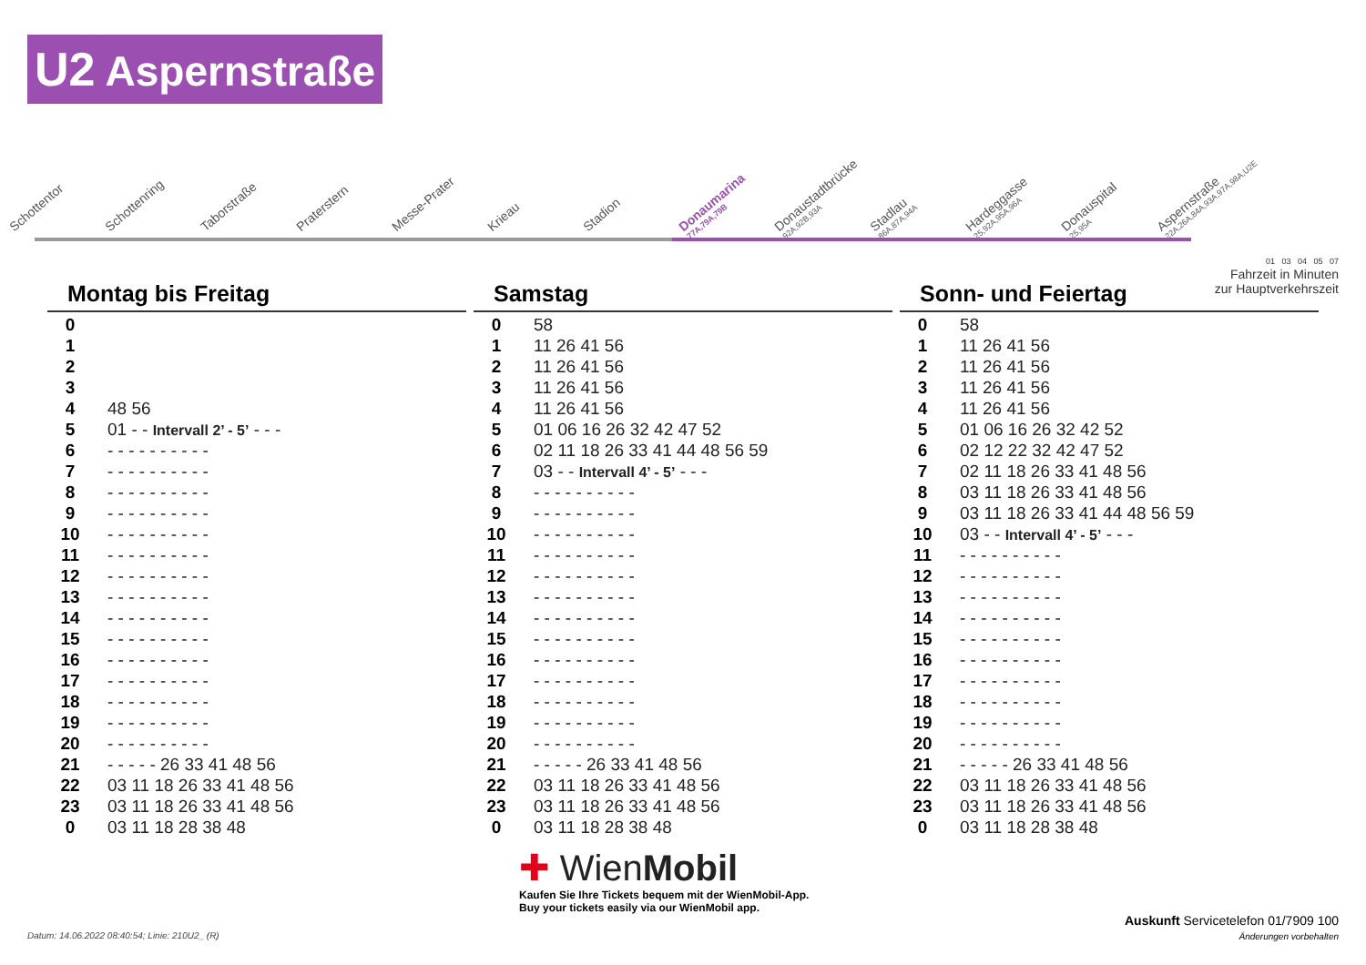U2 Aspernstraße
Schottentor
Schottenring
Taborstraße
Praterstern
Messe-Prater
Krieau
Stadion
Donaumarina
77A,79A,79B
Donaustadtbrücke
92A,92B,93A
Stadlau
86A,87A,94A
Hardeggasse
25,92A,95A,96A
Donauspital
25,95A
Aspernstraße
22A,26A,84A,93A,97A,98A,U2E
01 03 04 05 07
Fahrzeit in Minuten
zur Hauptverkehrszeit
Montag bis Freitag
| 0 | |
| 1 | |
| 2 | |
| 3 | |
| 4 | 48 56 |
| 5 | 01 - - Intervall 2’ - 5’ - - - |
| 6 | - - - - - - - - - - |
| 7 | - - - - - - - - - - |
| 8 | - - - - - - - - - - |
| 9 | - - - - - - - - - - |
| 10 | - - - - - - - - - - |
| 11 | - - - - - - - - - - |
| 12 | - - - - - - - - - - |
| 13 | - - - - - - - - - - |
| 14 | - - - - - - - - - - |
| 15 | - - - - - - - - - - |
| 16 | - - - - - - - - - - |
| 17 | - - - - - - - - - - |
| 18 | - - - - - - - - - - |
| 19 | - - - - - - - - - - |
| 20 | - - - - - - - - - - |
| 21 | - - - - - 26 33 41 48 56 |
| 22 | 03 11 18 26 33 41 48 56 |
| 23 | 03 11 18 26 33 41 48 56 |
| 0 | 03 11 18 28 38 48 |
Samstag
| 0 | 58 |
| 1 | 11 26 41 56 |
| 2 | 11 26 41 56 |
| 3 | 11 26 41 56 |
| 4 | 11 26 41 56 |
| 5 | 01 06 16 26 32 42 47 52 |
| 6 | 02 11 18 26 33 41 44 48 56 59 |
| 7 | 03 - - Intervall 4’ - 5’ - - - |
| 8 | - - - - - - - - - - |
| 9 | - - - - - - - - - - |
| 10 | - - - - - - - - - - |
| 11 | - - - - - - - - - - |
| 12 | - - - - - - - - - - |
| 13 | - - - - - - - - - - |
| 14 | - - - - - - - - - - |
| 15 | - - - - - - - - - - |
| 16 | - - - - - - - - - - |
| 17 | - - - - - - - - - - |
| 18 | - - - - - - - - - - |
| 19 | - - - - - - - - - - |
| 20 | - - - - - - - - - - |
| 21 | - - - - - 26 33 41 48 56 |
| 22 | 03 11 18 26 33 41 48 56 |
| 23 | 03 11 18 26 33 41 48 56 |
| 0 | 03 11 18 28 38 48 |
Sonn- und Feiertag
| 0 | 58 |
| 1 | 11 26 41 56 |
| 2 | 11 26 41 56 |
| 3 | 11 26 41 56 |
| 4 | 11 26 41 56 |
| 5 | 01 06 16 26 32 42 52 |
| 6 | 02 12 22 32 42 47 52 |
| 7 | 02 11 18 26 33 41 48 56 |
| 8 | 03 11 18 26 33 41 48 56 |
| 9 | 03 11 18 26 33 41 44 48 56 59 |
| 10 | 03 - - Intervall 4’ - 5’ - - - |
| 11 | - - - - - - - - - - |
| 12 | - - - - - - - - - - |
| 13 | - - - - - - - - - - |
| 14 | - - - - - - - - - - |
| 15 | - - - - - - - - - - |
| 16 | - - - - - - - - - - |
| 17 | - - - - - - - - - - |
| 18 | - - - - - - - - - - |
| 19 | - - - - - - - - - - |
| 20 | - - - - - - - - - - |
| 21 | - - - - - 26 33 41 48 56 |
| 22 | 03 11 18 26 33 41 48 56 |
| 23 | 03 11 18 26 33 41 48 56 |
| 0 | 03 11 18 28 38 48 |
✚ WienMobil
Kaufen Sie Ihre Tickets bequem mit der WienMobil-App.
Buy your tickets easily via our WienMobil app.
Datum: 14.06.2022 08:40:54; Linie: 210U2_ (R)
Auskunft Servicetelefon 01/7909 100
Änderungen vorbehalten